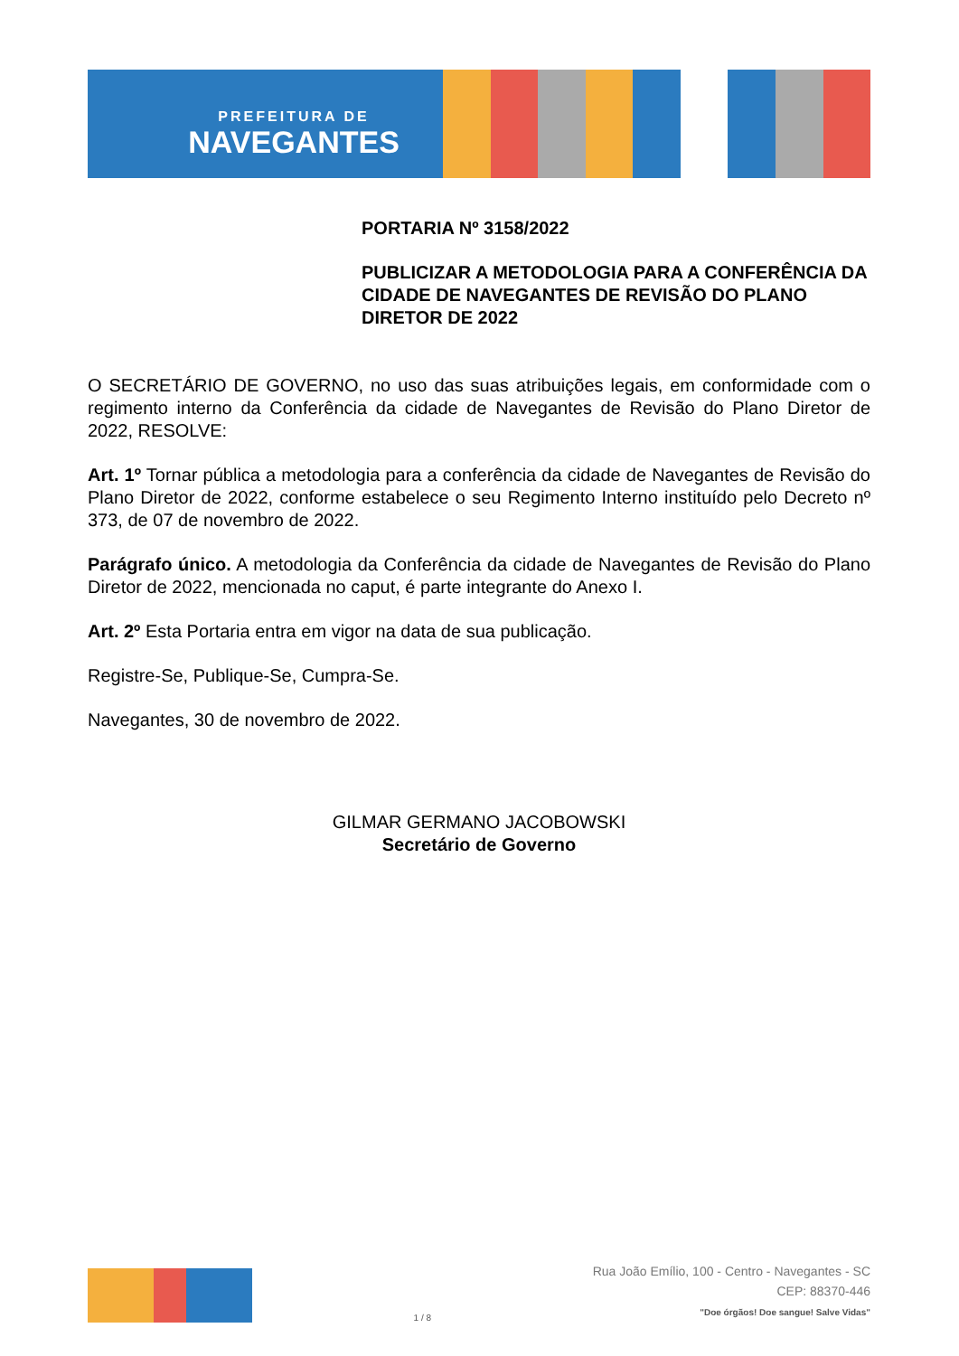PREFEITURA DE
NAVEGANTES
PORTARIA Nº 3158/2022
PUBLICIZAR A METODOLOGIA PARA A CONFERÊNCIA DA CIDADE DE NAVEGANTES DE REVISÃO DO PLANO DIRETOR DE 2022
O SECRETÁRIO DE GOVERNO, no uso das suas atribuições legais, em conformidade com o regimento interno da Conferência da cidade de Navegantes de Revisão do Plano Diretor de 2022, RESOLVE:
Art. 1º Tornar pública a metodologia para a conferência da cidade de Navegantes de Revisão do Plano Diretor de 2022, conforme estabelece o seu Regimento Interno instituído pelo Decreto nº 373, de 07 de novembro de 2022.
Parágrafo único. A metodologia da Conferência da cidade de Navegantes de Revisão do Plano Diretor de 2022, mencionada no caput, é parte integrante do Anexo I.
Art. 2º Esta Portaria entra em vigor na data de sua publicação.
Registre-Se, Publique-Se, Cumpra-Se.
Navegantes, 30 de novembro de 2022.
GILMAR GERMANO JACOBOWSKI
Secretário de Governo
1 / 8
Rua João Emílio, 100 - Centro - Navegantes - SC
CEP: 88370-446
"Doe órgãos! Doe sangue! Salve Vidas"